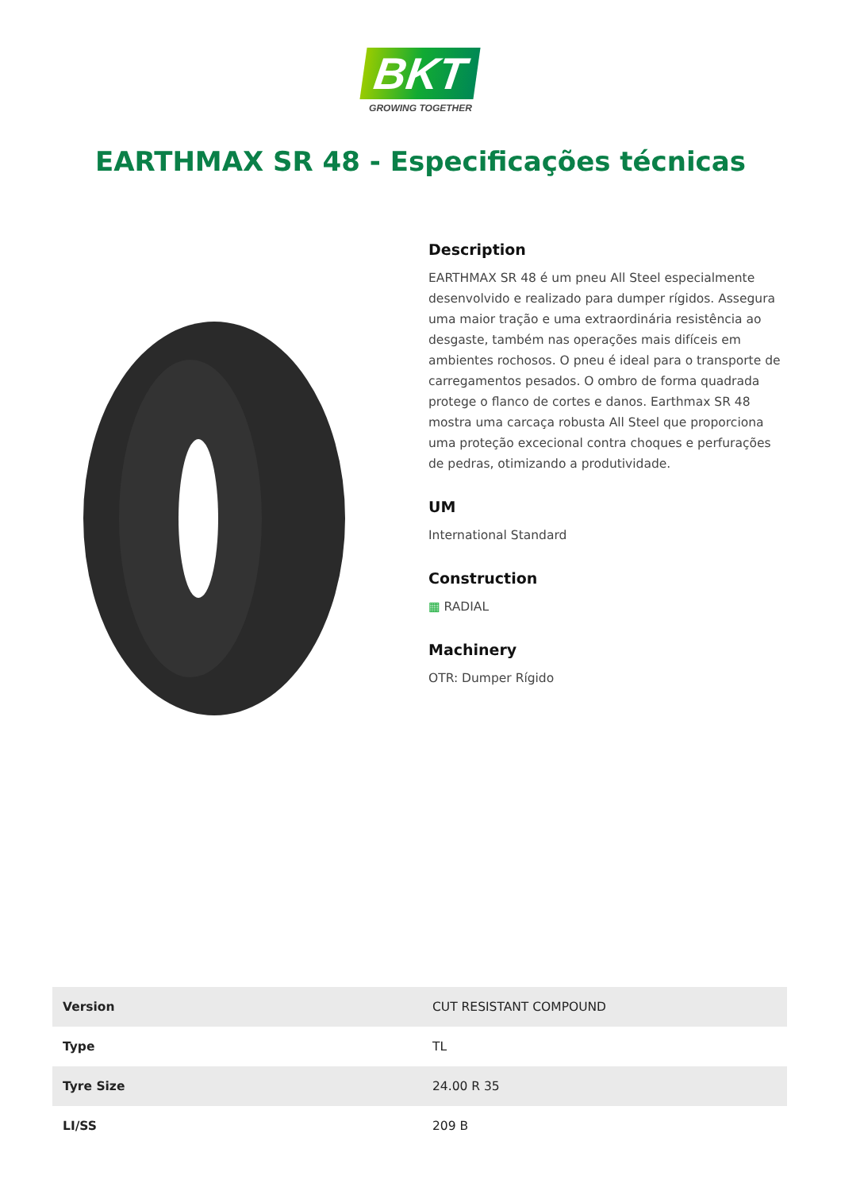BKT
GROWING TOGETHER
EARTHMAX SR 48 - Especificações técnicas
Description
EARTHMAX SR 48 é um pneu All Steel especialmente desenvolvido e realizado para dumper rígidos. Assegura uma maior tração e uma extraordinária resistência ao desgaste, também nas operações mais difíceis em ambientes rochosos. O pneu é ideal para o transporte de carregamentos pesados. O ombro de forma quadrada protege o flanco de cortes e danos. Earthmax SR 48 mostra uma carcaça robusta All Steel que proporciona uma proteção excecional contra choques e perfurações de pedras, otimizando a produtividade.
UM
International Standard
Construction
▦ RADIAL
Machinery
OTR: Dumper Rígido
| Version | CUT RESISTANT COMPOUND |
| Type | TL |
| Tyre Size | 24.00 R 35 |
| LI/SS | 209 B |